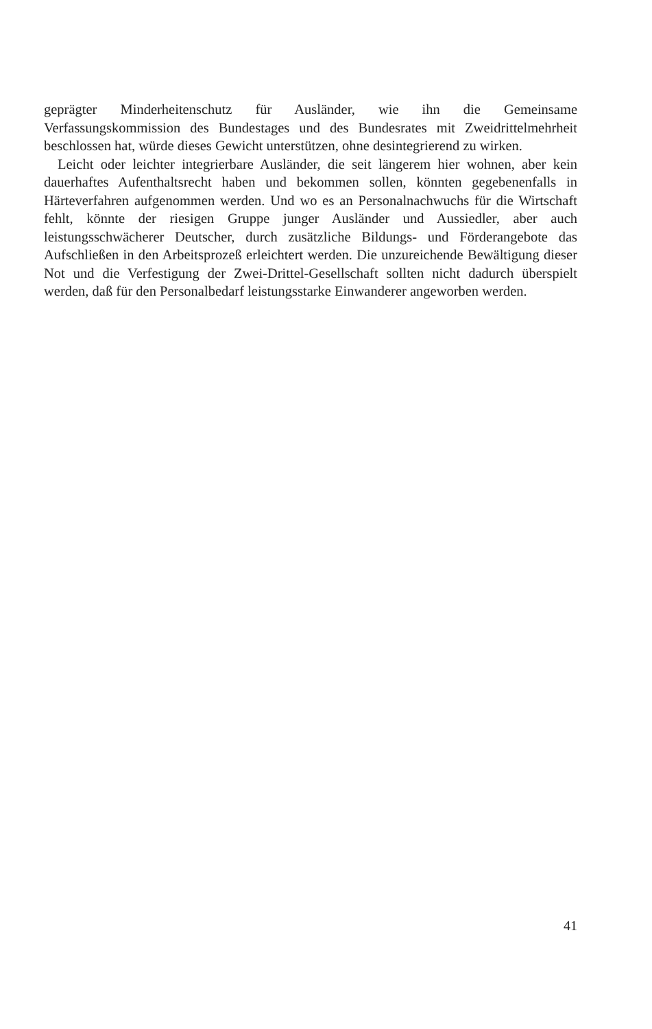geprägter Minderheitenschutz für Ausländer, wie ihn die Gemeinsame Verfassungskommission des Bundestages und des Bundesrates mit Zweidrittelmehrheit beschlossen hat, würde dieses Gewicht unterstützen, ohne desintegrierend zu wirken.
Leicht oder leichter integrierbare Ausländer, die seit längerem hier wohnen, aber kein dauerhaftes Aufenthaltsrecht haben und bekommen sollen, könnten gegebenenfalls in Härteverfahren aufgenommen werden. Und wo es an Personalnachwuchs für die Wirtschaft fehlt, könnte der riesigen Gruppe junger Ausländer und Aussiedler, aber auch leistungsschwächerer Deutscher, durch zusätzliche Bildungs- und Förderangebote das Aufschließen in den Arbeitsprozeß erleichtert werden. Die unzureichende Bewältigung dieser Not und die Verfestigung der Zwei-Drittel-Gesellschaft sollten nicht dadurch überspielt werden, daß für den Personalbedarf leistungsstarke Einwanderer angeworben werden.
41